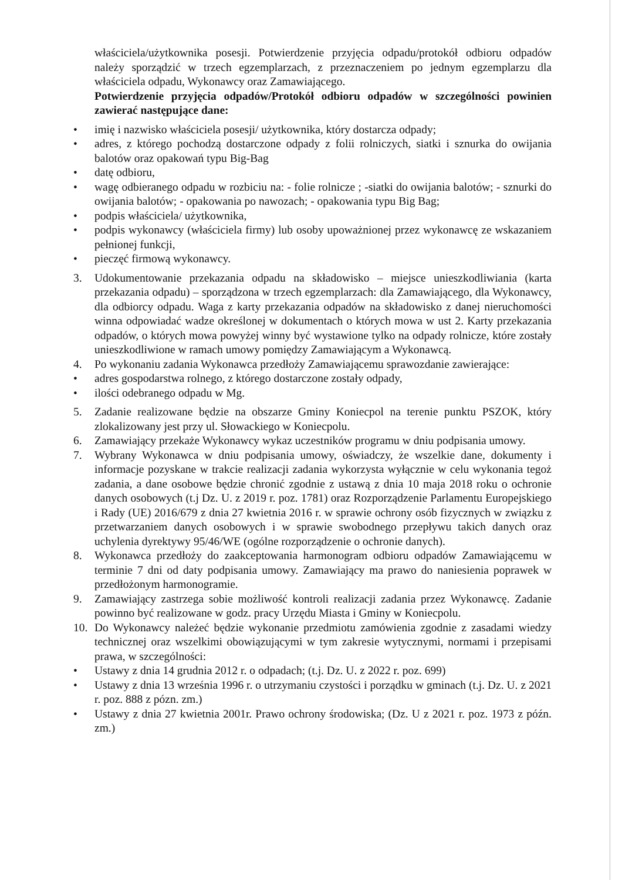właściciela/użytkownika posesji. Potwierdzenie przyjęcia odpadu/protokół odbioru odpadów należy sporządzić w trzech egzemplarzach, z przeznaczeniem po jednym egzemplarzu dla właściciela odpadu, Wykonawcy oraz Zamawiającego.
Potwierdzenie przyjęcia odpadów/Protokół odbioru odpadów w szczególności powinien zawierać następujące dane:
• imię i nazwisko właściciela posesji/ użytkownika, który dostarcza odpady;
• adres, z którego pochodzą dostarczone odpady z folii rolniczych, siatki i sznurka do owijania balotów oraz opakowań typu Big-Bag
• datę odbioru,
• wagę odbieranego odpadu w rozbiciu na: - folie rolnicze ; -siatki do owijania balotów; - sznurki do owijania balotów; - opakowania po nawozach; - opakowania typu Big Bag;
• podpis właściciela/ użytkownika,
• podpis wykonawcy (właściciela firmy) lub osoby upoważnionej przez wykonawcę ze wskazaniem pełnionej funkcji,
• pieczęć firmową wykonawcy.
3. Udokumentowanie przekazania odpadu na składowisko – miejsce unieszkodliwiania (karta przekazania odpadu) – sporządzona w trzech egzemplarzach: dla Zamawiającego, dla Wykonawcy, dla odbiorcy odpadu. Waga z karty przekazania odpadów na składowisko z danej nieruchomości winna odpowiadać wadze określonej w dokumentach o których mowa w ust 2. Karty przekazania odpadów, o których mowa powyżej winny być wystawione tylko na odpady rolnicze, które zostały unieszkodliwione w ramach umowy pomiędzy Zamawiającym a Wykonawcą.
4. Po wykonaniu zadania Wykonawca przedłoży Zamawiającemu sprawozdanie zawierające:
• adres gospodarstwa rolnego, z którego dostarczone zostały odpady,
• ilości odebranego odpadu w Mg.
5. Zadanie realizowane będzie na obszarze Gminy Koniecpol na terenie punktu PSZOK, który zlokalizowany jest przy ul. Słowackiego w Koniecpolu.
6. Zamawiający przekaże Wykonawcy wykaz uczestników programu w dniu podpisania umowy.
7. Wybrany Wykonawca w dniu podpisania umowy, oświadczy, że wszelkie dane, dokumenty i informacje pozyskane w trakcie realizacji zadania wykorzysta wyłącznie w celu wykonania tegoż zadania, a dane osobowe będzie chronić zgodnie z ustawą z dnia 10 maja 2018 roku o ochronie danych osobowych (t.j Dz. U. z 2019 r. poz. 1781) oraz Rozporządzenie Parlamentu Europejskiego i Rady (UE) 2016/679 z dnia 27 kwietnia 2016 r. w sprawie ochrony osób fizycznych w związku z przetwarzaniem danych osobowych i w sprawie swobodnego przepływu takich danych oraz uchylenia dyrektywy 95/46/WE (ogólne rozporządzenie o ochronie danych).
8. Wykonawca przedłoży do zaakceptowania harmonogram odbioru odpadów Zamawiającemu w terminie 7 dni od daty podpisania umowy. Zamawiający ma prawo do naniesienia poprawek w przedłożonym harmonogramie.
9. Zamawiający zastrzega sobie możliwość kontroli realizacji zadania przez Wykonawcę. Zadanie powinno być realizowane w godz. pracy Urzędu Miasta i Gminy w Koniecpolu.
10. Do Wykonawcy należeć będzie wykonanie przedmiotu zamówienia zgodnie z zasadami wiedzy technicznej oraz wszelkimi obowiązującymi w tym zakresie wytycznymi, normami i przepisami prawa, w szczególności:
• Ustawy z dnia 14 grudnia 2012 r. o odpadach; (t.j. Dz. U. z 2022 r. poz. 699)
• Ustawy z dnia 13 września 1996 r. o utrzymaniu czystości i porządku w gminach (t.j. Dz. U. z 2021 r. poz. 888 z pózn. zm.)
• Ustawy z dnia 27 kwietnia 2001r. Prawo ochrony środowiska; (Dz. U z 2021 r. poz. 1973 z późn. zm.)